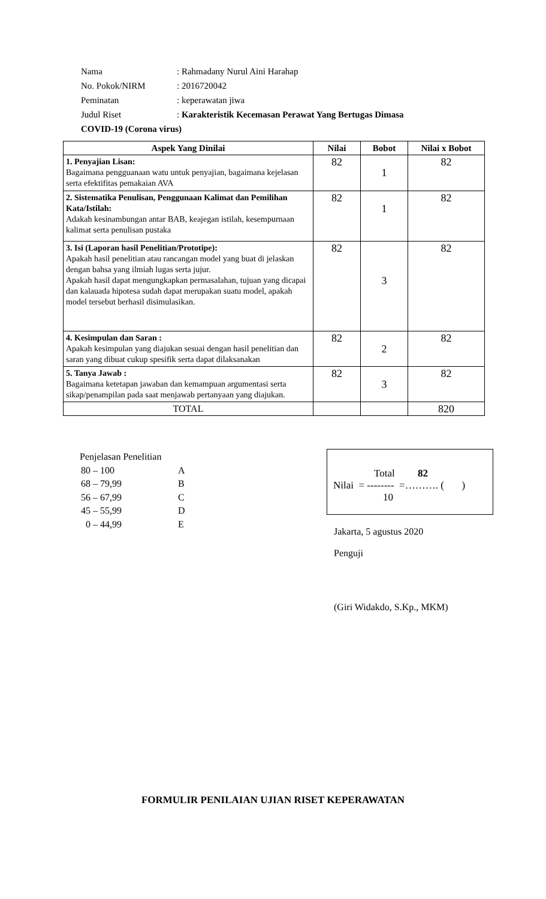| Nama | : Rahmadany Nurul Aini Harahap |
| No. Pokok/NIRM | : 2016720042 |
| Peminatan | : keperawatan jiwa |
| Judul Riset | : Karakteristik Kecemasan Perawat Yang Bertugas Dimasa |
| COVID-19 (Corona virus) | |
| Aspek Yang Dinilai | Nilai | Bobot | Nilai x Bobot |
| --- | --- | --- | --- |
| 1. Penyajian Lisan: Bagaimana pengguanaan watu untuk penyajian, bagaimana kejelasan serta efektifitas pemakaian AVA | 82 | 1 | 82 |
| 2. Sistematika Penulisan, Penggunaan Kalimat dan Pemilihan Kata/Istilah: Adakah kesinambungan antar BAB, keajegan istilah, kesempurnaan kalimat serta penulisan pustaka | 82 | 1 | 82 |
| 3. Isi (Laporan hasil Penelitian/Prototipe): Apakah hasil penelitian atau rancangan model yang buat di jelaskan dengan bahsa yang ilmiah lugas serta jujur. Apakah hasil dapat mengungkapkan permasalahan, tujuan yang dicapai dan kalauada hipotesa sudah dapat merupakan suatu model, apakah model tersebut berhasil disimulasikan. | 82 | 3 | 82 |
| 4. Kesimpulan dan Saran : Apakah kesimpulan yang diajukan sesuai dengan hasil penelitian dan saran yang dibuat cukup spesifik serta dapat dilaksanakan | 82 | 2 | 82 |
| 5. Tanya Jawab : Bagaimana ketetapan jawaban dan kemampuan argumentasi serta sikap/penampilan pada saat menjawab pertanyaan yang diajukan. | 82 | 3 | 82 |
| TOTAL | | | 820 |
Penjelasan Penelitian
| 80 – 100 | A |
| 68 – 79,99 | B |
| 56 – 67,99 | C |
| 45 – 55,99 | D |
| 0 – 44,99 | E |
Total 82
Nilai = -------- =………. ( )
10
Jakarta, 5 agustus 2020
Penguji
(Giri Widakdo, S.Kp., MKM)
FORMULIR PENILAIAN UJIAN RISET KEPERAWATAN